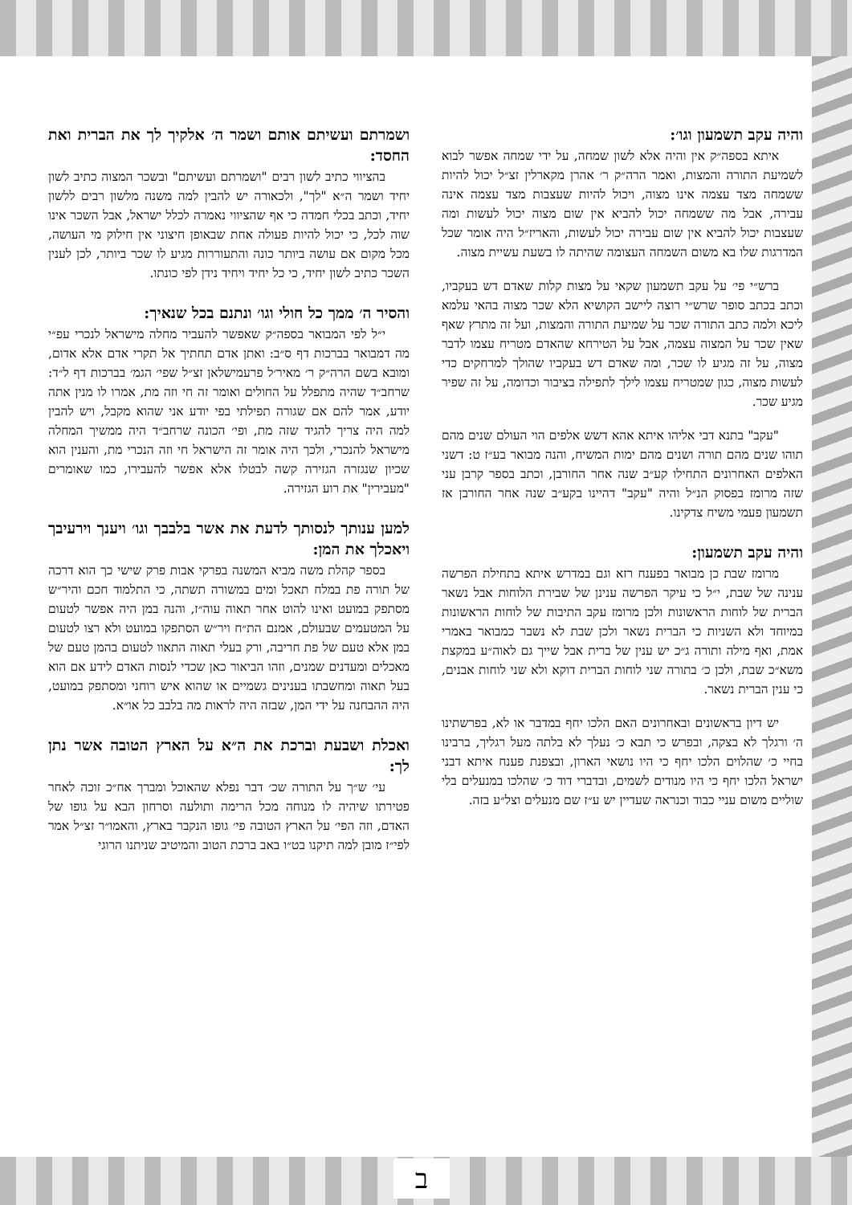ב
והיה עקב תשמעון וגו׳:
איתא בספה״ק אין והיה אלא לשון שמחה, על ידי שמחה אפשר לבוא לשמיעת התורה והמצות, ואמר הרה״ק ר׳ אהרן מקארלין זצ״ל יכול להיות ששמחה מצד עצמה אינו מצוה, ויכול להיות שעצבות מצד עצמה אינה עבירה, אבל מה ששמחה יכול להביא אין שום מצוה יכול לעשות ומה שעצבות יכול להביא אין שום עבירה יכול לעשות, והאריז״ל היה אומר שכל המדרגות שלו בא משום השמחה העצומה שהיתה לו בשעת עשיית מצוה.
ברש״י פי׳ על עקב תשמעון שקאי על מצות קלות שאדם דש בעקביו, וכתב בכתב סופר שרש״י רוצה ליישב הקושיא הלא שכר מצוה בהאי עלמא ליכא ולמה כתב התורה שכר על שמיעת התורה והמצות, ועל זה מתרץ שאף שאין שכר על המצוה עצמה, אבל על הטירחא שהאדם מטריח עצמו לדבר מצוה, על זה מגיע לו שכר, ומה שאדם דש בעקביו שהולך למרחקים כדי לעשות מצוה, כגון שמטריח עצמו לילך לתפילה בציבור וכדומה, על זה שפיר מגיע שכר.
"עקב" בתנא דבי אליהו איתא אהא דשש אלפים הוי העולם שנים מהם תוהו שנים מהם תורה ושנים מהם ימות המשיח, והנה מבואר בע״ז ט: דשני האלפים האחרונים התחילו קע״ב שנה אחר החורבן, וכתב בספר קרבן עני שזה מרומז בפסוק הנ״ל והיה "עקב" דהיינו בקע״ב שנה אחר החורבן אז תשמעון פעמי משיח צדקינו.
והיה עקב תשמעון:
מרומז שבת כן מבואר בפענח רזא וגם במדרש איתא בתחילת הפרשה ענינה של שבת, י״ל כי עיקר הפרשה ענינן של שבירת הלוחות אבל נשאר הברית של לוחות הראשונות ולכן מרומז עקב התיבות של לוחות הראשונות במיוחד ולא השניות כי הברית נשאר ולכן שבת לא נשבר כמבואר באמרי אמת, ואף מילה ותורה ג״כ יש ענין של ברית אבל שייך גם לאוה״ע במקצת משא״כ שבת, ולכן כ׳ בתורה שני לוחות הברית דוקא ולא שני לוחות אבנים, כי ענין הברית נשאר.
יש דיון בראשונים ובאחרונים האם הלכו יחף במדבר או לא, בפרשתינו ה׳ ורגלך לא בצקה, ובפרש כי תבא כ׳ נעלך לא בלתה מעל רגליך, ברבינו בחיי כ׳ שהלוים הלכו יחף כי היו נושאי הארון, ובצפנת פענח איתא דבני ישראל הלכו יחף כי היו מנודים לשמים, ובדברי דוד כ׳ שהלכו במנעלים בלי שוליים משום עניי כבוד וכנראה שעדיין יש ע״ז שם מנעלים וצל״ע בזה.
ושמרתם ועשיתם אותם ושמר ה׳ אלקיך לך את הברית ואת החסד:
בהציווי כתיב לשון רבים "ושמרתם ועשיתם" ובשכר המצוה כתיב לשון יחיד ושמר ה״א "לך", ולכאורה יש להבין למה משנה מלשון רבים ללשון יחיד, וכתב בכלי חמדה כי אף שהציווי נאמרה לכלל ישראל, אבל השכר אינו שוה לכל, כי יכול להיות פעולה אחת שבאופן חיצוני אין חילוק מי העושה, מכל מקום אם עושה ביותר כונה והתעוררות מגיע לו שכר ביותר, לכן לענין השכר כתיב לשון יחיד, כי כל יחיד ויחיד נידן לפי כונתו.
והסיר ה׳ ממך כל חולי וגו׳ ונתנם בכל שנאיך:
י״ל לפי המבואר בספה״ק שאפשר להעביר מחלה מישראל לנכרי עפ״י מה דמבואר בברכות דף ס״ב: ואתן אדם תחתיך אל תקרי אדם אלא אדום, ומובא בשם הרה״ק ר׳ מאיר׳ל פרעמישלאן זצ״ל שפי׳ הגמ׳ בברכות דף ל״ד: שרחב״ד שהיה מתפלל על החולים ואומר זה חי וזה מת, אמרו לו מנין אתה יודע, אמר להם אם שגורה תפילתי בפי יודע אני שהוא מקבל, ויש להבין למה היה צריך להגיד שזה מת, ופי׳ הכונה שרחב״ד היה ממשיך המחלה מישראל להנכרי, ולכך היה אומר זה הישראל חי וזה הנכרי מת, והענין הוא שכיון שנגזרה הגזירה קשה לבטלו אלא אפשר להעבירו, כמו שאומרים "מעבירין" את רוע הגזירה.
למען ענותך לנסותך לדעת את אשר בלבבך וגו׳ ויענך וירעיבך ויאכלך את המן:
בספר קהלת משה מביא המשנה בפרקי אבות פרק שישי כך הוא דרכה של תורה פת במלח תאכל ומים במשורה תשתה, כי התלמוד חכם והיר״ש מסתפק במועט ואינו להוט אחר תאוה עוה״ז, והנה במן היה אפשר לטעום על המטעמים שבעולם, אמנם הת״ח ויר״ש הסתפקו במועט ולא רצו לטעום במן אלא טעם של פת חריבה, ורק בעלי תאוה התאוו לטעום בהמן טעם של מאכלים ומעדנים שמנים, וזהו הביאור כאן שכדי לנסות האדם לידע אם הוא בעל תאוה ומחשבתו בענינים גשמיים או שהוא איש רוחני ומסתפק במועט, היה ההבחנה על ידי המן, שבזה היה לראות מה בלבב כל או״א.
ואכלת ושבעת וברכת את ה״א על הארץ הטובה אשר נתן לך:
עי׳ ש״ך על התורה שכ׳ דבר נפלא שהאוכל ומברך אח״כ זוכה לאחר פטירתו שיהיה לו מנוחה מכל הרימה ותולעה וסרחון הבא על גופו של האדם, וזה הפי׳ על הארץ הטובה פי׳ גופו הנקבר בארץ, והאמו״ר זצ״ל אמר לפי״ז מובן למה תיקנו בט״ו באב ברכת הטוב והמיטיב שניתנו הרוגי